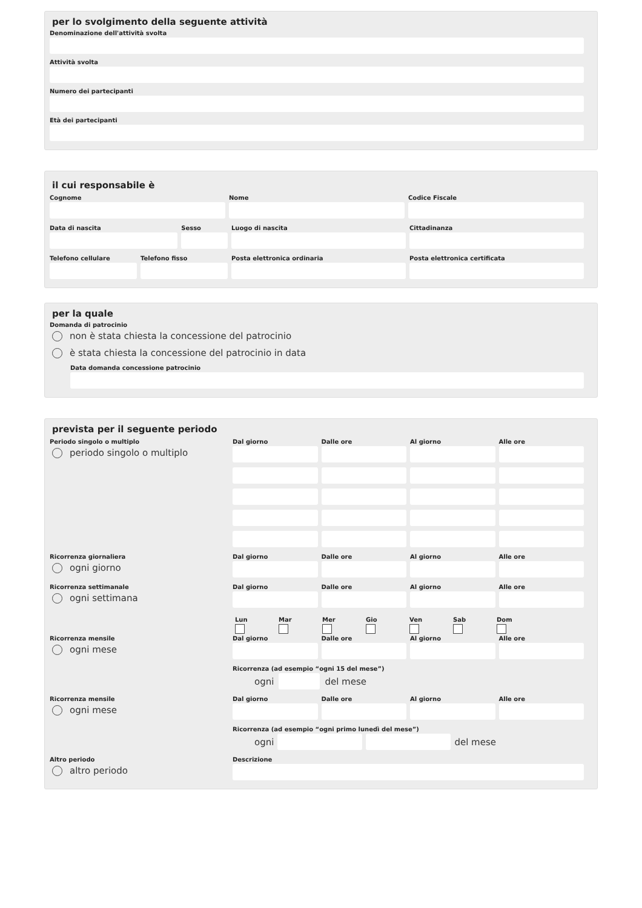per lo svolgimento della seguente attività
Denominazione dell'attività svolta
Attività svolta
Numero dei partecipanti
Età dei partecipanti
il cui responsabile è
Cognome Nome Codice Fiscale
Data di nascita Sesso Luogo di nascita Cittadinanza
Telefono cellulare Telefono fisso Posta elettronica ordinaria Posta elettronica certificata
per la quale
Domanda di patrocinio
non è stata chiesta la concessione del patrocinio
è stata chiesta la concessione del patrocinio in data
Data domanda concessione patrocinio
prevista per il seguente periodo
Periodo singolo o multiplo
periodo singolo o multiplo
Dal giorno
Dalle ore
Al giorno
Alle ore
Ricorrenza giornaliera
ogni giorno
Dal giorno
Dalle ore
Al giorno
Alle ore
Ricorrenza settimanale
ogni settimana
Dal giorno
Dalle ore
Al giorno
Alle ore
Lun Mar Mer Gio Ven Sab Dom
Ricorrenza mensile
ogni mese
Dal giorno
Dalle ore
Al giorno
Alle ore
Ricorrenza (ad esempio “ogni 15 del mese”)
ogni
del mese
Ricorrenza mensile
ogni mese
Dal giorno
Dalle ore
Al giorno
Alle ore
Ricorrenza (ad esempio “ogni primo lunedì del mese”)
ogni
del mese
Altro periodo
altro periodo
Descrizione